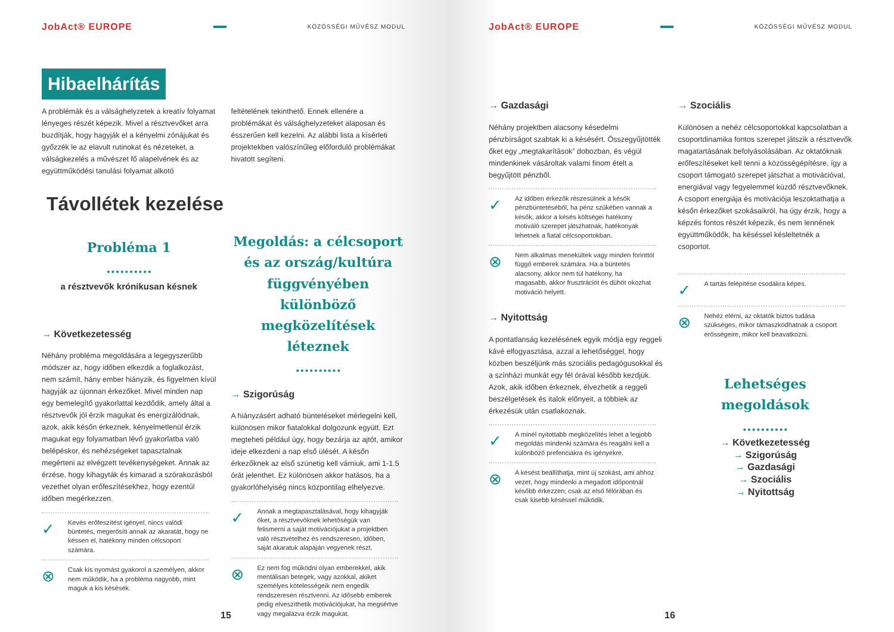JobAct® EUROPE KÖZÖSSÉGI MŰVÉSZ MODUL
Hibaelhárítás
A problémák és a válsághelyzetek a kreatív folyamat lényeges részét képezik. Mivel a résztvevőket arra buzdítják, hogy hagyják el a kényelmi zónájukat és győzzék le az elavult rutinokat és nézeteket, a válságkezelés a művészet fő alapelvének és az együttműködési tanulási folyamat alkotó
feltételének tekinthető. Ennek ellenére a problémákat és válsághelyzeteket alaposan és ésszerűen kell kezelni. Az alábbi lista a kísérleti projektekben valószínűleg előforduló problémákat hivatott segíteni.
Távollétek kezelése
Probléma 1
..........
a résztvevők krónikusan késnek
→ Következetesség
Néhány probléma megoldására a legegyszerűbb módszer az, hogy időben elkezdik a foglalkozást, nem számít, hány ember hiányzik, és figyelmen kívül hagyják az újonnan érkezőket. Mivel minden nap egy bemelegítő gyakorlattal kezdődik, amely által a résztvevők jól érzik magukat és energizálódnak, azok, akik későn érkeznek, kényelmetlenül érzik magukat egy folyamatban lévő gyakorlatba való belépéskor, és nehézségeket tapasztalnak megérteni az elvégzett tevékenységeket. Annak az érzése, hogy kihagyták és kimarad a szórakozásból vezethet olyan erőfeszítésekhez, hogy ezentúl időben megérkezzen.
✓ Kevés erőfeszítést igényel, nincs valódi büntetés, megerősíti annak az akaratát, hogy ne késsen el, hatékony minden célcsoport számára.
⊗ Csak kis nyomást gyakorol a személyen, akkor nem működik, ha a probléma nagyobb, mint maguk a kis késések.
Megoldás: a célcsoport és az ország/kultúra függvényében különböző megközelítések léteznek
..........
→ Szigorúság
A hiányzásért adható büntetéseket mérlegelni kell, különösen mikor fiatalokkal dolgozunk együtt. Ezt megteheti például úgy, hogy bezárja az ajtót, amikor ideje elkezdeni a nap első ülését. A későn érkezőknek az első szünetig kell várniuk, ami 1-1.5 órát jelenthet. Ez különösen akkor hatásos, ha a gyakorlóhelyiség nincs központilag elhelyezve.
✓ Annak a megtapasztalásával, hogy kihagyják őket, a résztvevőknek lehetőségük van felismerni a saját motivációjukat a projektben való résztvételhez és rendszeresen, időben, saját akaratuk alapáján vegyenek részt.
⊗ Ez nem fog működni olyan emberekkel, akik mentálisan betegek, vagy azokkal, akiket személyes kötelességeik nem engedik rendszeresen résztvenni. Az idősebb emberek pedig elveszíthetik motivációjukat, ha megsértve vagy megalázva érzik magukat.
15
JobAct® EUROPE KÖZÖSSÉGI MŰVÉSZ MODUL
→ Gazdasági
Néhány projektben alacsony késedelmi pénzbírságot szabtak ki a késésért. Összegyűjtötték őket egy „megtakarítások” dobozban, és végül mindenkinek vásároltak valami finom ételt a begyűjtött pénzből.
✓ Az időben érkezők részesülnek a késők pénzbüntetéséből, ha pénz szűkében vannak a késők, akkor a késés költségei hatékony motiváló szerepet játszhatnak, hatékonyak lehetnek a fiatal célcsoportokban.
⊗ Nem alkalmas menekültek vagy minden forinttól függő emberek számára. Ha a büntetés alacsony, akkor nem túl hatékony, ha magasabb, akkor frusztrációt és dühöt okozhat motiváció helyett.
→ Nyitottság
A pontatlanság kezelésének egyik módja egy reggeli kávé elfogyasztása, azzal a lehetőséggel, hogy közben beszéljünk más szociális pedagógusokkal és a színházi munkát egy fél órával később kezdjük. Azok, akik időben érkeznek, élvezhetik a reggeli beszélgetések és italok előnyeit, a többiek az érkezésük után csatlakoznak.
✓ A minél nyitottabb megközelítés lehet a legjobb megoldás mindenki számára és reagálni kell a különböző prefenciákra és igényekre.
⊗ A késést beállíthatja, mint új szokást, ami ahhoz vezet, hogy mindenki a megadott időpontnál később érkezzen; csak az első félórában és csak kisebb késéssel működik.
→ Szociális
Különösen a nehéz célcsoportokkal kapcsolatban a csoportdinamika fontos szerepet játszik a résztvevők magatartásának befolyásolásában. Az oktatóknak erőfeszítéseket kell tenni a közösségépítésre, így a csoport támogató szerepet játszhat a motivációval, energiával vagy fegyelemmel küzdő résztvevőknek. A csoport energiája és motivációja leszoktathatja a későn érkezőket szokásaikról, ha úgy érzik, hogy a képzés fontos részét képezik, és nem lennének együttműködők, ha késéssel késleltetnék a csoportot.
✓ A tartás felépítése csodákra képes.
⊗ Nehéz elérni, az oktatók biztos tudása szükséges, mikor támaszkodhatnak a csoport erősségeire, mikor kell beavatkozni.
Lehetséges megoldások
..........
→ Következetesség
→ Szigorúság
→ Gazdasági
→ Szociális
→ Nyitottság
16